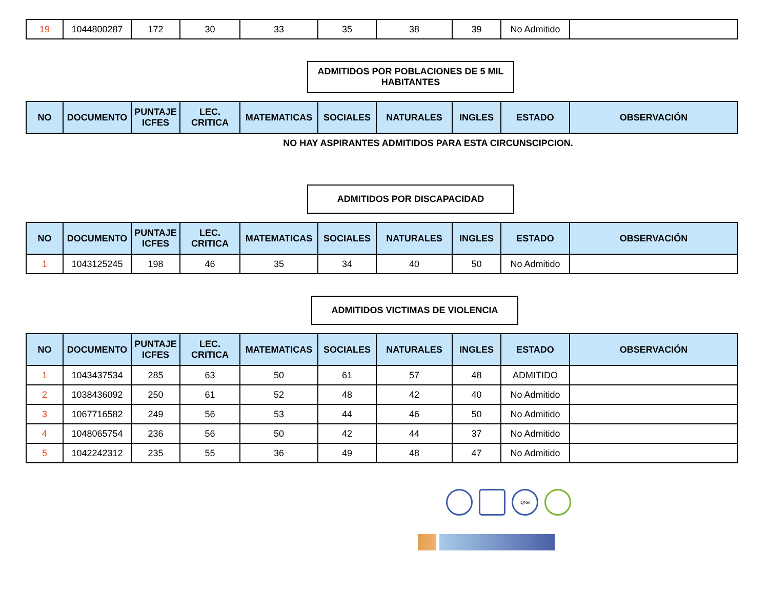| 19 | 1044800287 | 172 | 30 | 33 | 35 | 38 | 39 | No Admitido | |
ADMITIDOS POR POBLACIONES DE 5 MIL HABITANTES
| NO | DOCUMENTO | PUNTAJE ICFES | LEC. CRITICA | MATEMATICAS | SOCIALES | NATURALES | INGLES | ESTADO | OBSERVACIÓN |
| --- | --- | --- | --- | --- | --- | --- | --- | --- | --- |
NO HAY ASPIRANTES ADMITIDOS PARA ESTA CIRCUNSCIPCION.
ADMITIDOS POR DISCAPACIDAD
| NO | DOCUMENTO | PUNTAJE ICFES | LEC. CRITICA | MATEMATICAS | SOCIALES | NATURALES | INGLES | ESTADO | OBSERVACIÓN |
| --- | --- | --- | --- | --- | --- | --- | --- | --- | --- |
| 1 | 1043125245 | 198 | 46 | 35 | 34 | 40 | 50 | No Admitido | |
ADMITIDOS VICTIMAS DE VIOLENCIA
| NO | DOCUMENTO | PUNTAJE ICFES | LEC. CRITICA | MATEMATICAS | SOCIALES | NATURALES | INGLES | ESTADO | OBSERVACIÓN |
| --- | --- | --- | --- | --- | --- | --- | --- | --- | --- |
| 1 | 1043437534 | 285 | 63 | 50 | 61 | 57 | 48 | ADMITIDO | |
| 2 | 1038436092 | 250 | 61 | 52 | 48 | 42 | 40 | No Admitido | |
| 3 | 1067716582 | 249 | 56 | 53 | 44 | 46 | 50 | No Admitido | |
| 4 | 1048065754 | 236 | 56 | 50 | 42 | 44 | 37 | No Admitido | |
| 5 | 1042242312 | 235 | 55 | 36 | 49 | 48 | 47 | No Admitido | |
IQNet